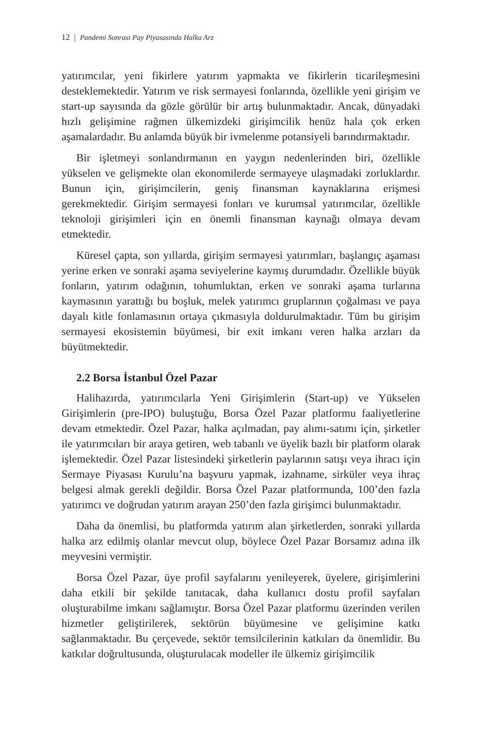12 | Pandemi Sonrası Pay Piyasasında Halka Arz
yatırımcılar, yeni fikirlere yatırım yapmakta ve fikirlerin ticarileşmesini desteklemektedir. Yatırım ve risk sermayesi fonlarında, özellikle yeni girişim ve start-up sayısında da gözle görülür bir artış bulunmaktadır. Ancak, dünyadaki hızlı gelişimine rağmen ülkemizdeki girişimcilik henüz hala çok erken aşamalardadır. Bu anlamda büyük bir ivmelenme potansiyeli barındırmaktadır.
Bir işletmeyi sonlandırmanın en yaygın nedenlerinden biri, özellikle yükselen ve gelişmekte olan ekonomilerde sermayeye ulaşmadaki zorluklardır. Bunun için, girişimcilerin, geniş finansman kaynaklarına erişmesi gerekmektedir. Girişim sermayesi fonları ve kurumsal yatırımcılar, özellikle teknoloji girişimleri için en önemli finansman kaynağı olmaya devam etmektedir.
Küresel çapta, son yıllarda, girişim sermayesi yatırımları, başlangıç aşaması yerine erken ve sonraki aşama seviyelerine kaymış durumdadır. Özellikle büyük fonların, yatırım odağının, tohumluktan, erken ve sonraki aşama turlarına kaymasının yarattığı bu boşluk, melek yatırımcı gruplarının çoğalması ve paya dayalı kitle fonlamasının ortaya çıkmasıyla doldurulmaktadır. Tüm bu girişim sermayesi ekosistemin büyümesi, bir exit imkanı veren halka arzları da büyütmektedir.
2.2 Borsa İstanbul Özel Pazar
Halihazırda, yatırımcılarla Yeni Girişimlerin (Start-up) ve Yükselen Girişimlerin (pre-IPO) buluştuğu, Borsa Özel Pazar platformu faaliyetlerine devam etmektedir. Özel Pazar, halka açılmadan, pay alımı-satımı için, şirketler ile yatırımcıları bir araya getiren, web tabanlı ve üyelik bazlı bir platform olarak işlemektedir. Özel Pazar listesindeki şirketlerin paylarının satışı veya ihracı için Sermaye Piyasası Kurulu’na başvuru yapmak, izahname, sirküler veya ihraç belgesi almak gerekli değildir. Borsa Özel Pazar platformunda, 100’den fazla yatırımcı ve doğrudan yatırım arayan 250’den fazla girişimci bulunmaktadır.
Daha da önemlisi, bu platformda yatırım alan şirketlerden, sonraki yıllarda halka arz edilmiş olanlar mevcut olup, böylece Özel Pazar Borsamız adına ilk meyvesini vermiştir.
Borsa Özel Pazar, üye profil sayfalarını yenileyerek, üyelere, girişimlerini daha etkili bir şekilde tanıtacak, daha kullanıcı dostu profil sayfaları oluşturabilme imkanı sağlamıştır. Borsa Özel Pazar platformu üzerinden verilen hizmetler geliştirilerek, sektörün büyümesine ve gelişimine katkı sağlanmaktadır. Bu çerçevede, sektör temsilcilerinin katkıları da önemlidir. Bu katkılar doğrultusunda, oluşturulacak modeller ile ülkemiz girişimcilik